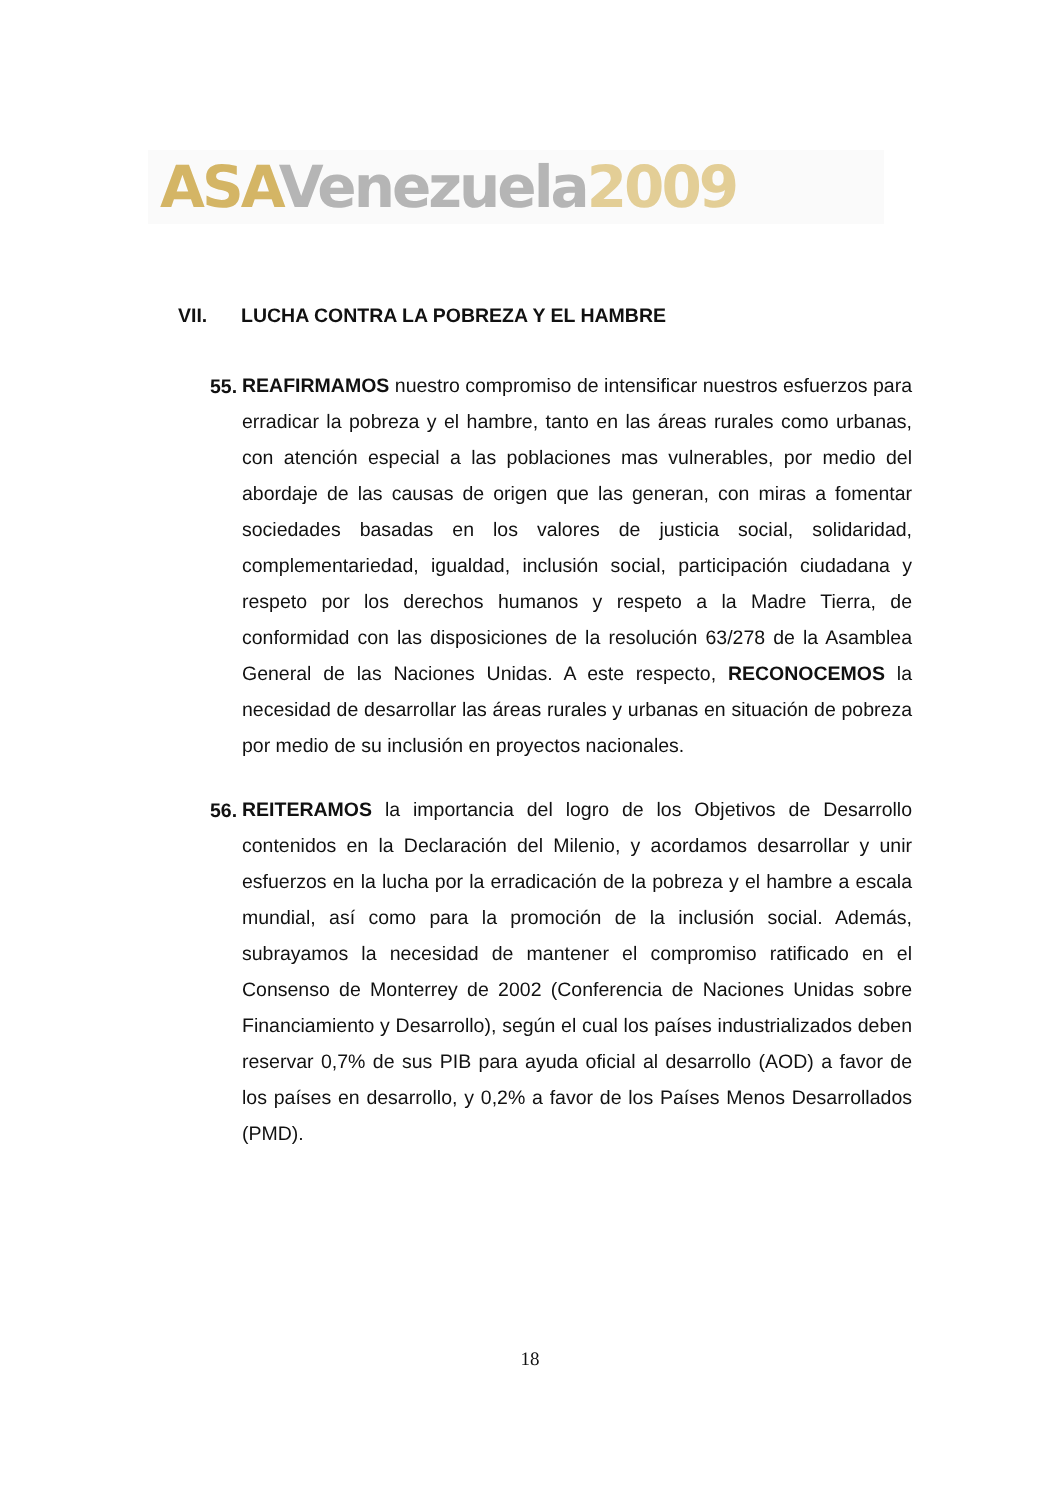ASA Venezuela 2009
VII. LUCHA CONTRA LA POBREZA Y EL HAMBRE
55.
REAFIRMAMOS nuestro compromiso de intensificar nuestros esfuerzos para erradicar la pobreza y el hambre, tanto en las áreas rurales como urbanas, con atención especial a las poblaciones mas vulnerables, por medio del abordaje de las causas de origen que las generan, con miras a fomentar sociedades basadas en los valores de justicia social, solidaridad, complementariedad, igualdad, inclusión social, participación ciudadana y respeto por los derechos humanos y respeto a la Madre Tierra, de conformidad con las disposiciones de la resolución 63/278 de la Asamblea General de las Naciones Unidas. A este respecto, RECONOCEMOS la necesidad de desarrollar las áreas rurales y urbanas en situación de pobreza por medio de su inclusión en proyectos nacionales.
56.
REITERAMOS la importancia del logro de los Objetivos de Desarrollo contenidos en la Declaración del Milenio, y acordamos desarrollar y unir esfuerzos en la lucha por la erradicación de la pobreza y el hambre a escala mundial, así como para la promoción de la inclusión social. Además, subrayamos la necesidad de mantener el compromiso ratificado en el Consenso de Monterrey de 2002 (Conferencia de Naciones Unidas sobre Financiamiento y Desarrollo), según el cual los países industrializados deben reservar 0,7% de sus PIB para ayuda oficial al desarrollo (AOD) a favor de los países en desarrollo, y 0,2% a favor de los Países Menos Desarrollados (PMD).
18